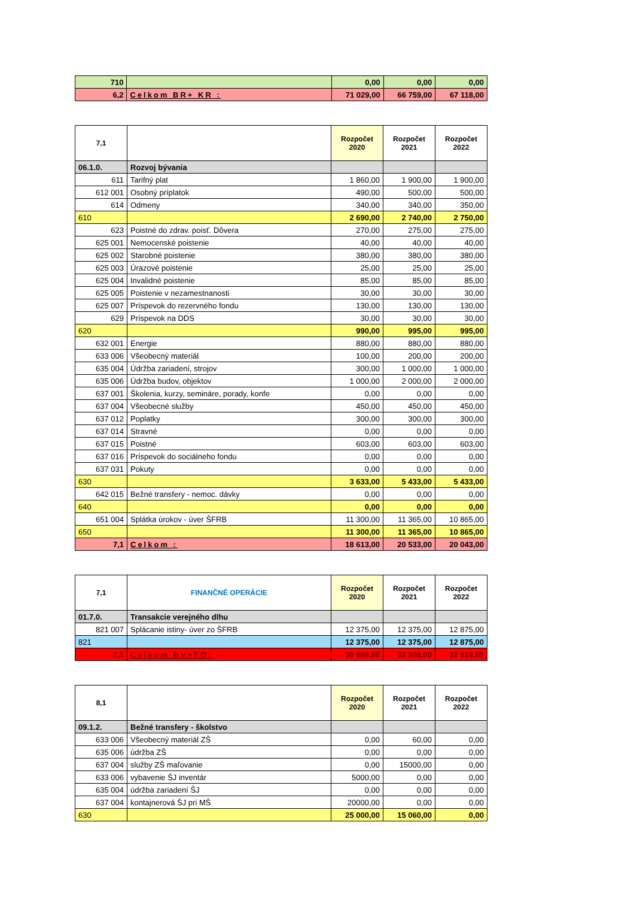| 710 | | 0,00 | 0,00 | 0,00 |
| 6,2 | Celkom BR+ KR : | 71 029,00 | 66 759,00 | 67 118,00 |
| 7,1 | | Rozpočet 2020 | Rozpočet 2021 | Rozpočet 2022 |
| --- | --- | --- | --- | --- |
| 06.1.0. | Rozvoj bývania | | | |
| 611 | Tarifný plat | 1 860,00 | 1 900,00 | 1 900,00 |
| 612 001 | Osobný príplatok | 490,00 | 500,00 | 500,00 |
| 614 | Odmeny | 340,00 | 340,00 | 350,00 |
| 610 | | 2 690,00 | 2 740,00 | 2 750,00 |
| 623 | Poistné do zdrav. poisť. Dôvera | 270,00 | 275,00 | 275,00 |
| 625 001 | Nemocenské poistenie | 40,00 | 40,00 | 40,00 |
| 625 002 | Starobné poistenie | 380,00 | 380,00 | 380,00 |
| 625 003 | Úrazové poistenie | 25,00 | 25,00 | 25,00 |
| 625 004 | Invalidné poistenie | 85,00 | 85,00 | 85,00 |
| 625 005 | Poistenie v nezamestnanosti | 30,00 | 30,00 | 30,00 |
| 625 007 | Príspevok do rezervného fondu | 130,00 | 130,00 | 130,00 |
| 629 | Príspevok na DDS | 30,00 | 30,00 | 30,00 |
| 620 | | 990,00 | 995,00 | 995,00 |
| 632 001 | Energie | 880,00 | 880,00 | 880,00 |
| 633 006 | Všeobecný materiál | 100,00 | 200,00 | 200,00 |
| 635 004 | Údržba zariadení, strojov | 300,00 | 1 000,00 | 1 000,00 |
| 635 006 | Údržba budov, objektov | 1 000,00 | 2 000,00 | 2 000,00 |
| 637 001 | Školenia, kurzy, semináre, porady, konfe | 0,00 | 0,00 | 0,00 |
| 637 004 | Všeobecné služby | 450,00 | 450,00 | 450,00 |
| 637 012 | Poplatky | 300,00 | 300,00 | 300,00 |
| 637 014 | Stravné | 0,00 | 0,00 | 0,00 |
| 637 015 | Poistné | 603,00 | 603,00 | 603,00 |
| 637 016 | Príspevok do sociálneho fondu | 0,00 | 0,00 | 0,00 |
| 637 031 | Pokuty | 0,00 | 0,00 | 0,00 |
| 630 | | 3 633,00 | 5 433,00 | 5 433,00 |
| 642 015 | Bežné transfery - nemoc. dávky | 0,00 | 0,00 | 0,00 |
| 640 | | 0,00 | 0,00 | 0,00 |
| 651 004 | Splátka úrokov - úver ŠFRB | 11 300,00 | 11 365,00 | 10 865,00 |
| 650 | | 11 300,00 | 11 365,00 | 10 865,00 |
| 7,1 | Celkom : | 18 613,00 | 20 533,00 | 20 043,00 |
| 7,1 | FINANČNÉ OPERÁCIE | Rozpočet 2020 | Rozpočet 2021 | Rozpočet 2022 |
| --- | --- | --- | --- | --- |
| 01.7.0. | Transakcie verejného dlhu | | | |
| 821 007 | Splácanie istiny- úver zo ŠFRB | 12 375,00 | 12 375,00 | 12 875,00 |
| 821 | | 12 375,00 | 12 375,00 | 12 875,00 |
| 7,1 | Celkom BV+FO: | 30 988,00 | 32 908,00 | 32 918,00 |
| 8,1 | | Rozpočet 2020 | Rozpočet 2021 | Rozpočet 2022 |
| --- | --- | --- | --- | --- |
| 09.1.2. | Bežné transfery - školstvo | | | |
| 633 006 | Všeobecný materiál ZŠ | 0,00 | 60,00 | 0,00 |
| 635 006 | údržba ZŠ | 0,00 | 0,00 | 0,00 |
| 637 004 | služby ZŠ maľovanie | 0,00 | 15000,00 | 0,00 |
| 633 006 | vybavenie ŠJ inventár | 5000,00 | 0,00 | 0,00 |
| 635 004 | údržba zariadení ŠJ | 0,00 | 0,00 | 0,00 |
| 637 004 | kontajnerová ŠJ pri MŠ | 20000,00 | 0,00 | 0,00 |
| 630 | | 25 000,00 | 15 060,00 | 0,00 |